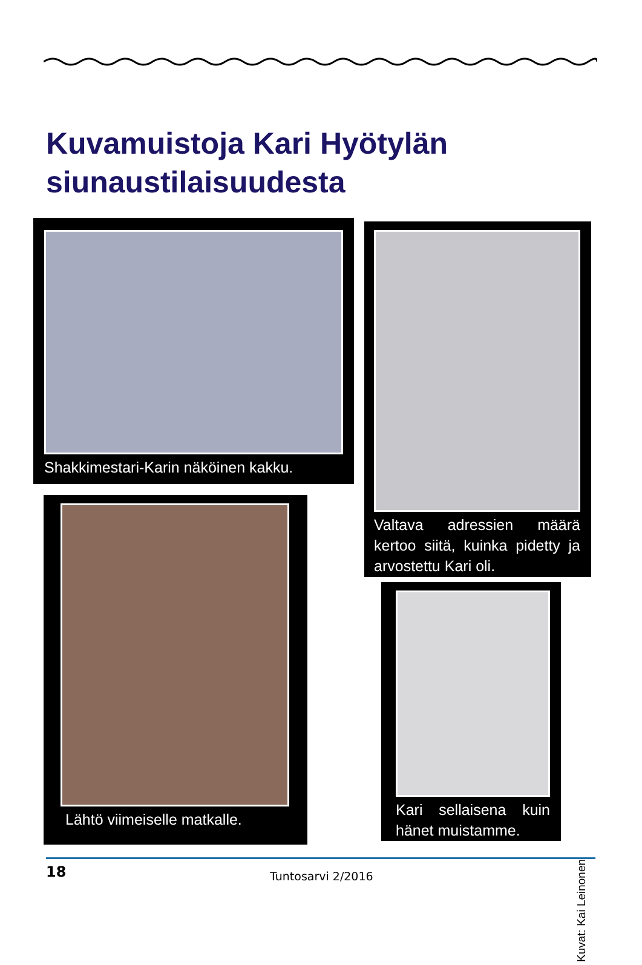Kuvamuistoja Kari Hyötylän
siunaustilaisuudesta
Shakkimestari-Karin näköinen kakku.
Valtava adressien määrä kertoo siitä, kuinka pidetty ja arvostettu Kari oli.
Lähtö viimeiselle matkalle.
Kari sellaisena kuin hänet muistamme.
Kuvat: Kai Leinonen
18 Tuntosarvi 2/2016